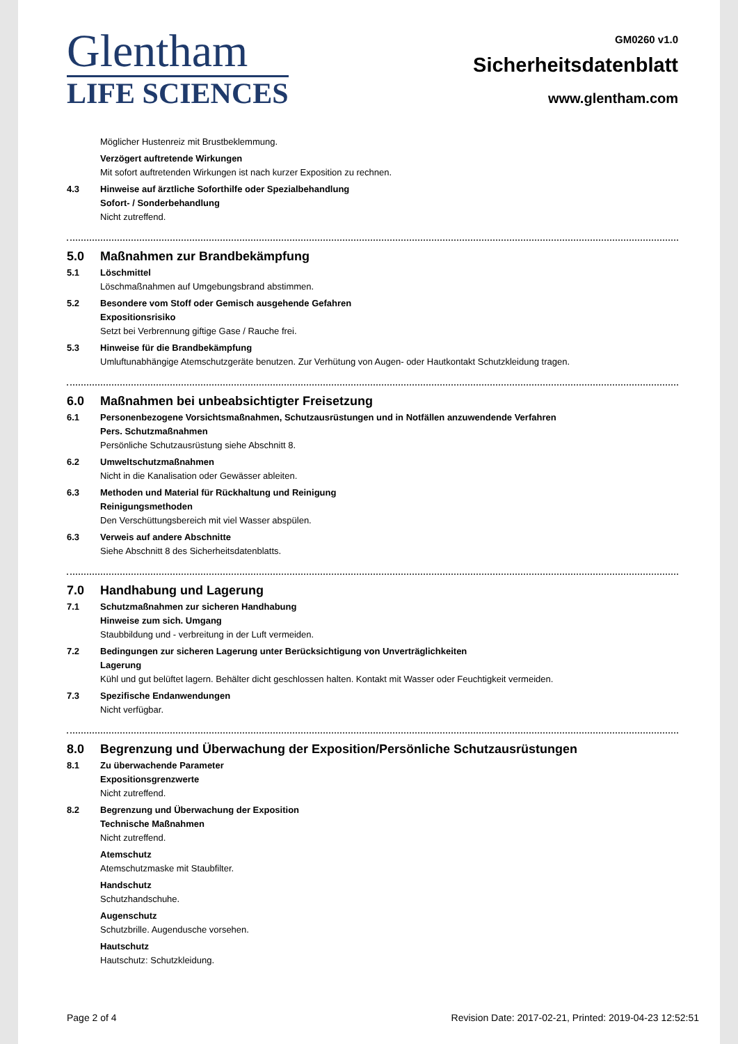Glentham
LIFE SCIENCES
GM0260 v1.0
Sicherheitsdatenblatt
www.glentham.com
Möglicher Hustenreiz mit Brustbeklemmung.
Verzögert auftretende Wirkungen
Mit sofort auftretenden Wirkungen ist nach kurzer Exposition zu rechnen.
4.3 Hinweise auf ärztliche Soforthilfe oder Spezialbehandlung
Sofort- / Sonderbehandlung
Nicht zutreffend.
5.0 Maßnahmen zur Brandbekämpfung
5.1 Löschmittel
Löschmaßnahmen auf Umgebungsbrand abstimmen.
5.2 Besondere vom Stoff oder Gemisch ausgehende Gefahren
Expositionsrisiko
Setzt bei Verbrennung giftige Gase / Rauche frei.
5.3 Hinweise für die Brandbekämpfung
Umluftunabhängige Atemschutzgeräte benutzen. Zur Verhütung von Augen- oder Hautkontakt Schutzkleidung tragen.
6.0 Maßnahmen bei unbeabsichtigter Freisetzung
6.1 Personenbezogene Vorsichtsmaßnahmen, Schutzausrüstungen und in Notfällen anzuwendende Verfahren
Pers. Schutzmaßnahmen
Persönliche Schutzausrüstung siehe Abschnitt 8.
6.2 Umweltschutzmaßnahmen
Nicht in die Kanalisation oder Gewässer ableiten.
6.3 Methoden und Material für Rückhaltung und Reinigung
Reinigungsmethoden
Den Verschüttungsbereich mit viel Wasser abspülen.
6.3 Verweis auf andere Abschnitte
Siehe Abschnitt 8 des Sicherheitsdatenblatts.
7.0 Handhabung und Lagerung
7.1 Schutzmaßnahmen zur sicheren Handhabung
Hinweise zum sich. Umgang
Staubbildung und - verbreitung in der Luft vermeiden.
7.2 Bedingungen zur sicheren Lagerung unter Berücksichtigung von Unverträglichkeiten
Lagerung
Kühl und gut belüftet lagern. Behälter dicht geschlossen halten. Kontakt mit Wasser oder Feuchtigkeit vermeiden.
7.3 Spezifische Endanwendungen
Nicht verfügbar.
8.0 Begrenzung und Überwachung der Exposition/Persönliche Schutzausrüstungen
8.1 Zu überwachende Parameter
Expositionsgrenzwerte
Nicht zutreffend.
8.2 Begrenzung und Überwachung der Exposition
Technische Maßnahmen
Nicht zutreffend.
Atemschutz
Atemschutzmaske mit Staubfilter.
Handschutz
Schutzhandschuhe.
Augenschutz
Schutzbrille. Augendusche vorsehen.
Hautschutz
Hautschutz: Schutzkleidung.
Page 2 of 4 Revision Date: 2017-02-21, Printed: 2019-04-23 12:52:51